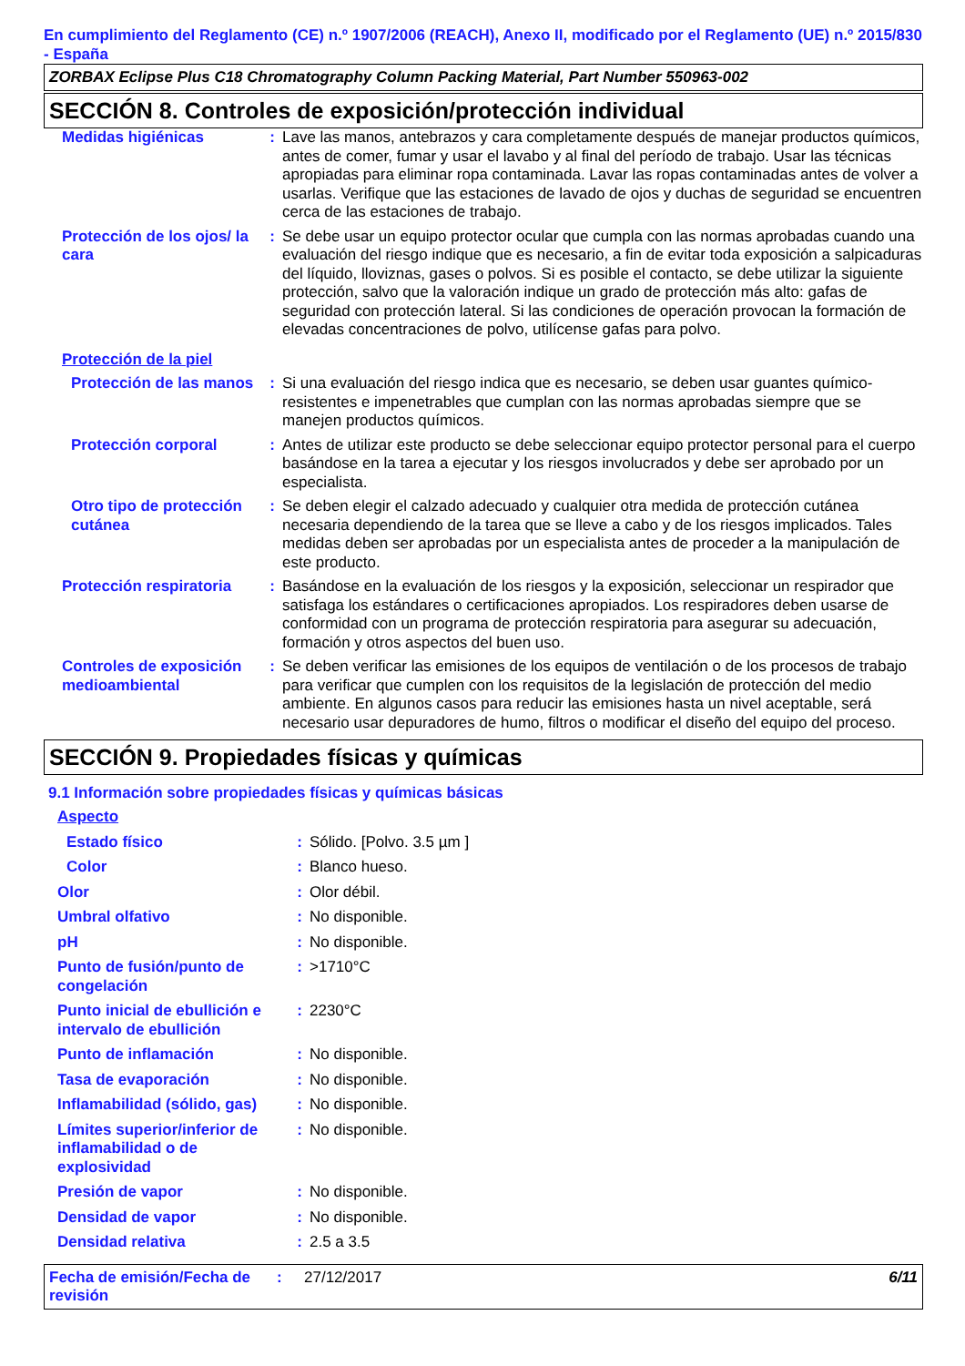En cumplimiento del Reglamento (CE) n.º 1907/2006 (REACH), Anexo II, modificado por el Reglamento (UE) n.º 2015/830 - España
ZORBAX Eclipse Plus C18 Chromatography Column Packing Material, Part Number 550963-002
SECCIÓN 8. Controles de exposición/protección individual
| Medidas higiénicas | : | Lave las manos, antebrazos y cara completamente después de manejar productos químicos, antes de comer, fumar y usar el lavabo y al final del período de trabajo. Usar las técnicas apropiadas para eliminar ropa contaminada. Lavar las ropas contaminadas antes de volver a usarlas. Verifique que las estaciones de lavado de ojos y duchas de seguridad se encuentren cerca de las estaciones de trabajo. |
| Protección de los ojos/ la cara | : | Se debe usar un equipo protector ocular que cumpla con las normas aprobadas cuando una evaluación del riesgo indique que es necesario, a fin de evitar toda exposición a salpicaduras del líquido, lloviznas, gases o polvos. Si es posible el contacto, se debe utilizar la siguiente protección, salvo que la valoración indique un grado de protección más alto: gafas de seguridad con protección lateral. Si las condiciones de operación provocan la formación de elevadas concentraciones de polvo, utilícense gafas para polvo. |
| Protección de la piel | | |
| Protección de las manos | : | Si una evaluación del riesgo indica que es necesario, se deben usar guantes químico-resistentes e impenetrables que cumplan con las normas aprobadas siempre que se manejen productos químicos. |
| Protección corporal | : | Antes de utilizar este producto se debe seleccionar equipo protector personal para el cuerpo basándose en la tarea a ejecutar y los riesgos involucrados y debe ser aprobado por un especialista. |
| Otro tipo de protección cutánea | : | Se deben elegir el calzado adecuado y cualquier otra medida de protección cutánea necesaria dependiendo de la tarea que se lleve a cabo y de los riesgos implicados. Tales medidas deben ser aprobadas por un especialista antes de proceder a la manipulación de este producto. |
| Protección respiratoria | : | Basándose en la evaluación de los riesgos y la exposición, seleccionar un respirador que satisfaga los estándares o certificaciones apropiados. Los respiradores deben usarse de conformidad con un programa de protección respiratoria para asegurar su adecuación, formación y otros aspectos del buen uso. |
| Controles de exposición medioambiental | : | Se deben verificar las emisiones de los equipos de ventilación o de los procesos de trabajo para verificar que cumplen con los requisitos de la legislación de protección del medio ambiente. En algunos casos para reducir las emisiones hasta un nivel aceptable, será necesario usar depuradores de humo, filtros o modificar el diseño del equipo del proceso. |
SECCIÓN 9. Propiedades físicas y químicas
9.1 Información sobre propiedades físicas y químicas básicas
| Aspecto | | |
| Estado físico | : | Sólido. [Polvo. 3.5 µm ] |
| Color | : | Blanco hueso. |
| Olor | : | Olor débil. |
| Umbral olfativo | : | No disponible. |
| pH | : | No disponible. |
| Punto de fusión/punto de congelación | : | >1710°C |
| Punto inicial de ebullición e intervalo de ebullición | : | 2230°C |
| Punto de inflamación | : | No disponible. |
| Tasa de evaporación | : | No disponible. |
| Inflamabilidad (sólido, gas) | : | No disponible. |
| Límites superior/inferior de inflamabilidad o de explosividad | : | No disponible. |
| Presión de vapor | : | No disponible. |
| Densidad de vapor | : | No disponible. |
| Densidad relativa | : | 2.5 a 3.5 |
Fecha de emisión/Fecha de revisión
: 27/12/2017 6/11